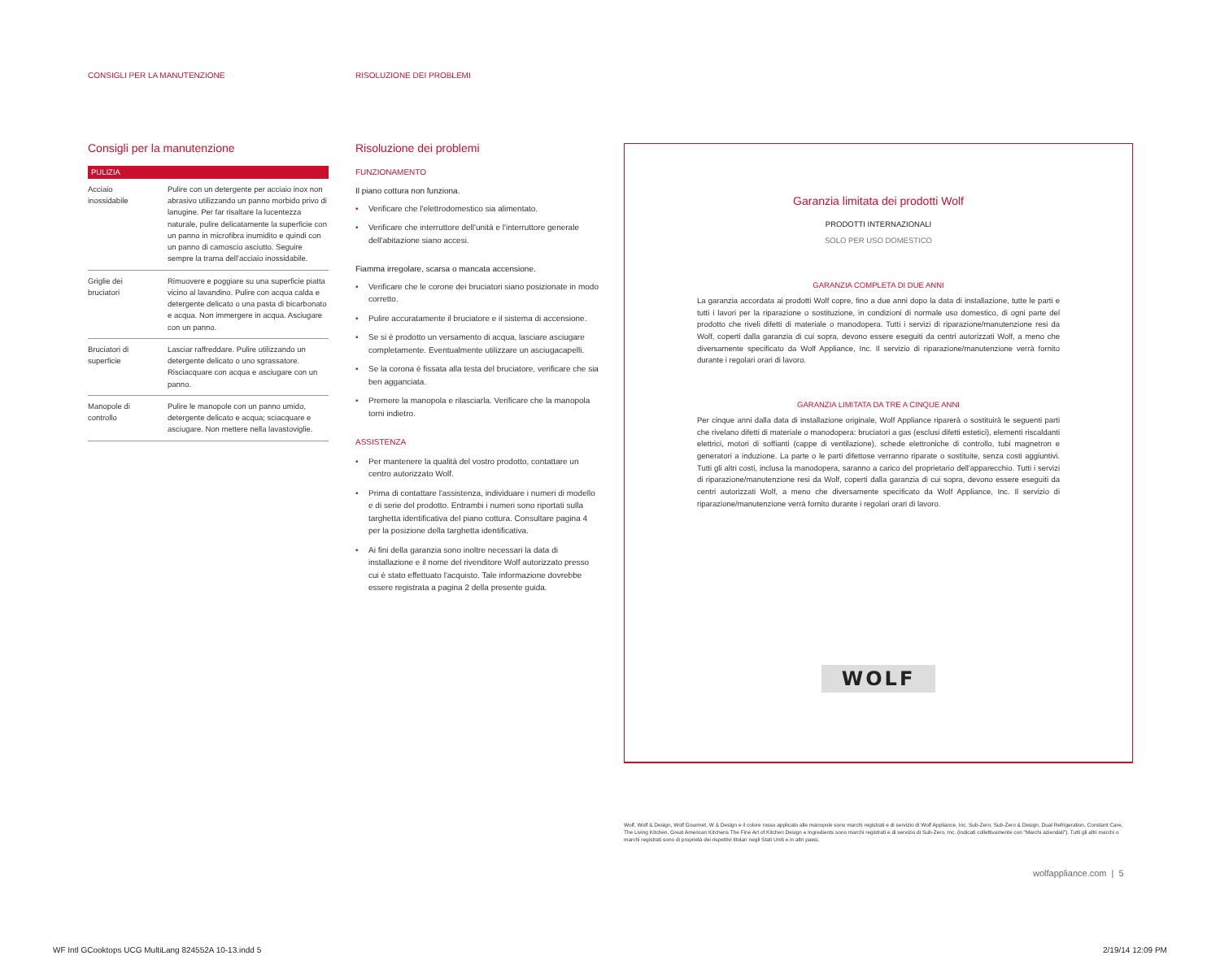CONSIGLI PER LA MANUTENZIONE RISOLUZIONE DEI PROBLEMI
Consigli per la manutenzione
| PULIZIA | |
| --- | --- |
| Acciaio inossidabile | Pulire con un detergente per acciaio inox non abrasivo utilizzando un panno morbido privo di lanugine. Per far risaltare la lucentezza naturale, pulire delicatamente la superficie con un panno in microfibra inumidito e quindi con un panno di camoscio asciutto. Seguire sempre la trama dell'acciaio inossidabile. |
| Griglie dei bruciatori | Rimuovere e poggiare su una superficie piatta vicino al lavandino. Pulire con acqua calda e detergente delicato o una pasta di bicarbonato e acqua. Non immergere in acqua. Asciugare con un panno. |
| Bruciatori di superficie | Lasciar raffreddare. Pulire utilizzando un detergente delicato o uno sgrassatore. Risciacquare con acqua e asciugare con un panno. |
| Manopole di controllo | Pulire le manopole con un panno umido, detergente delicato e acqua; sciacquare e asciugare. Non mettere nella lavastoviglie. |
Risoluzione dei problemi
FUNZIONAMENTO
Il piano cottura non funziona.
• Verificare che l'elettrodomestico sia alimentato.
• Verificare che interruttore dell'unità e l'interruttore generale dell'abitazione siano accesi.
Fiamma irregolare, scarsa o mancata accensione.
• Verificare che le corone dei bruciatori siano posizionate in modo corretto.
• Pulire accuratamente il bruciatore e il sistema di accensione.
• Se si è prodotto un versamento di acqua, lasciare asciugare completamente. Eventualmente utilizzare un asciugacapelli.
• Se la corona è fissata alla testa del bruciatore, verificare che sia ben agganciata.
• Premere la manopola e rilasciarla. Verificare che la manopola torni indietro.
ASSISTENZA
• Per mantenere la qualità del vostro prodotto, contattare un centro autorizzato Wolf.
• Prima di contattare l'assistenza, individuare i numeri di modello e di serie del prodotto. Entrambi i numeri sono riportati sulla targhetta identificativa del piano cottura. Consultare pagina 4 per la posizione della targhetta identificativa.
• Ai fini della garanzia sono inoltre necessari la data di installazione e il nome del rivenditore Wolf autorizzato presso cui è stato effettuato l'acquisto. Tale informazione dovrebbe essere registrata a pagina 2 della presente guida.
Garanzia limitata dei prodotti Wolf
PRODOTTI INTERNAZIONALI
SOLO PER USO DOMESTICO
GARANZIA COMPLETA DI DUE ANNI
La garanzia accordata ai prodotti Wolf copre, fino a due anni dopo la data di installazione, tutte le parti e tutti i lavori per la riparazione o sostituzione, in condizioni di normale uso domestico, di ogni parte del prodotto che riveli difetti di materiale o manodopera. Tutti i servizi di riparazione/manutenzione resi da Wolf, coperti dalla garanzia di cui sopra, devono essere eseguiti da centri autorizzati Wolf, a meno che diversamente specificato da Wolf Appliance, Inc. Il servizio di riparazione/manutenzione verrà fornito durante i regolari orari di lavoro.
GARANZIA LIMITATA DA TRE A CINQUE ANNI
Per cinque anni dalla data di installazione originale, Wolf Appliance riparerà o sostituirà le seguenti parti che rivelano difetti di materiale o manodopera: bruciatori a gas (esclusi difetti estetici), elementi riscaldanti elettrici, motori di soffianti (cappe di ventilazione), schede elettroniche di controllo, tubi magnetron e generatori a induzione. La parte o le parti difettose verranno riparate o sostituite, senza costi aggiuntivi. Tutti gli altri costi, inclusa la manodopera, saranno a carico del proprietario dell'apparecchio. Tutti i servizi di riparazione/manutenzione resi da Wolf, coperti dalla garanzia di cui sopra, devono essere eseguiti da centri autorizzati Wolf, a meno che diversamente specificato da Wolf Appliance, Inc. Il servizio di riparazione/manutenzione verrà fornito durante i regolari orari di lavoro.
WOLF
Wolf, Wolf & Design, Wolf Gourmet, W & Design e il colore rosso applicato alle manopole sono marchi registrati e di servizio di Wolf Appliance, Inc. Sub-Zero, Sub-Zero & Design, Dual Refrigeration, Constant Care, The Living Kitchen, Great American Kitchens The Fine Art of Kitchen Design e Ingredients sono marchi registrati e di servizio di Sub-Zero, Inc. (indicati collettivamente con "Marchi aziendali"). Tutti gli altri marchi o marchi registrati sono di proprietà dei rispettivi titolari negli Stati Uniti e in altri paesi.
wolfappliance.com | 5
WF Intl GCooktops UCG MultiLang 824552A 10-13.indd 5
2/19/14 12:09 PM